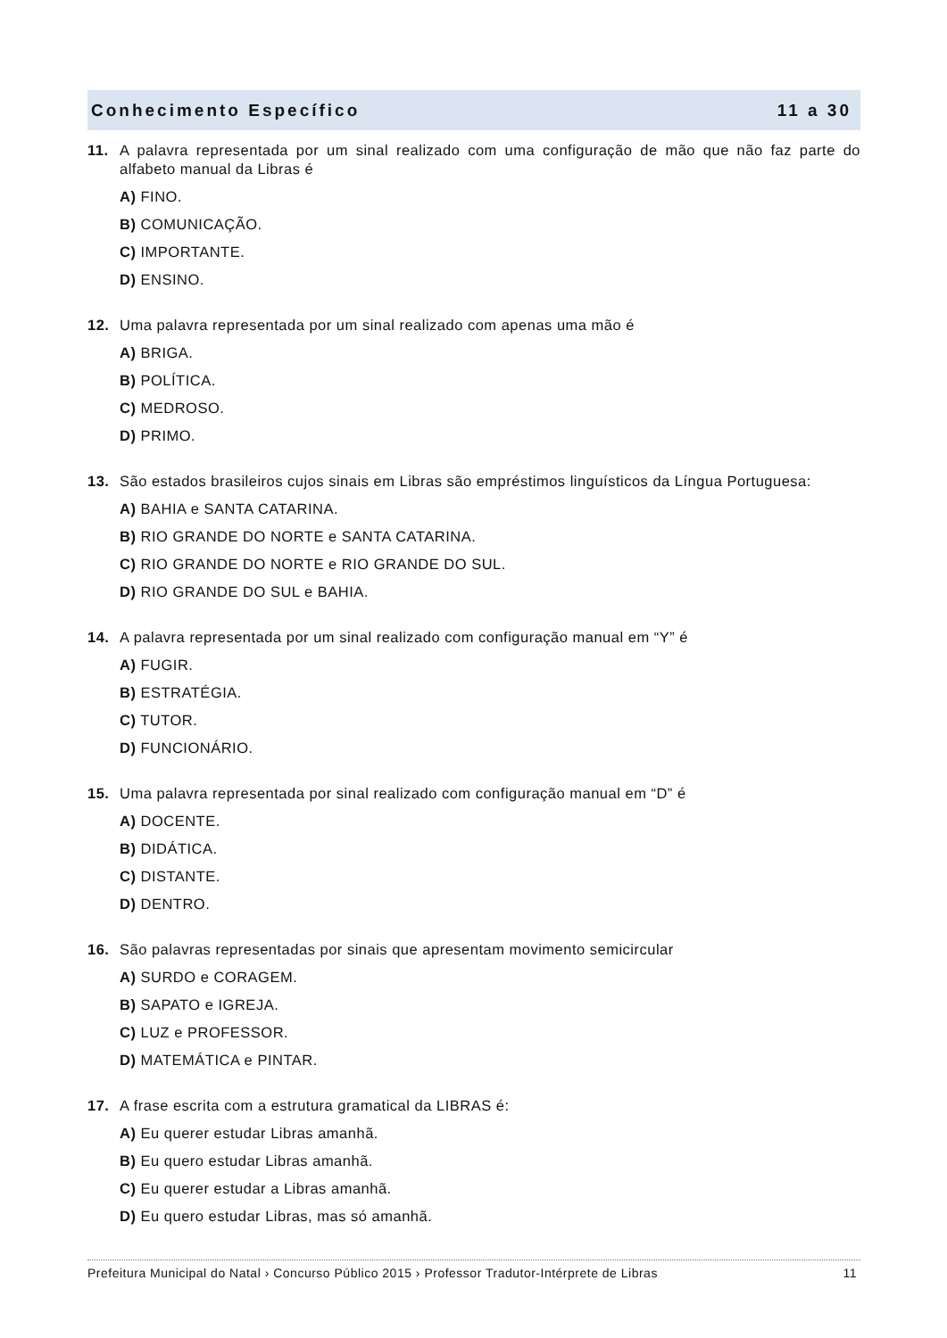Conhecimento Específico 11 a 30
11. A palavra representada por um sinal realizado com uma configuração de mão que não faz parte do alfabeto manual da Libras é
A) FINO.
B) COMUNICAÇÃO.
C) IMPORTANTE.
D) ENSINO.
12. Uma palavra representada por um sinal realizado com apenas uma mão é
A) BRIGA.
B) POLÍTICA.
C) MEDROSO.
D) PRIMO.
13. São estados brasileiros cujos sinais em Libras são empréstimos linguísticos da Língua Portuguesa:
A) BAHIA e SANTA CATARINA.
B) RIO GRANDE DO NORTE e SANTA CATARINA.
C) RIO GRANDE DO NORTE e RIO GRANDE DO SUL.
D) RIO GRANDE DO SUL e BAHIA.
14. A palavra representada por um sinal realizado com configuração manual em “Y” é
A) FUGIR.
B) ESTRATÉGIA.
C) TUTOR.
D) FUNCIONÁRIO.
15. Uma palavra representada por sinal realizado com configuração manual em “D” é
A) DOCENTE.
B) DIDÁTICA.
C) DISTANTE.
D) DENTRO.
16. São palavras representadas por sinais que apresentam movimento semicircular
A) SURDO e CORAGEM.
B) SAPATO e IGREJA.
C) LUZ e PROFESSOR.
D) MATEMÁTICA e PINTAR.
17. A frase escrita com a estrutura gramatical da LIBRAS é:
A) Eu querer estudar Libras amanhã.
B) Eu quero estudar Libras amanhã.
C) Eu querer estudar a Libras amanhã.
D) Eu quero estudar Libras, mas só amanhã.
Prefeitura Municipal do Natal › Concurso Público 2015 › Professor Tradutor-Intérprete de Libras 11